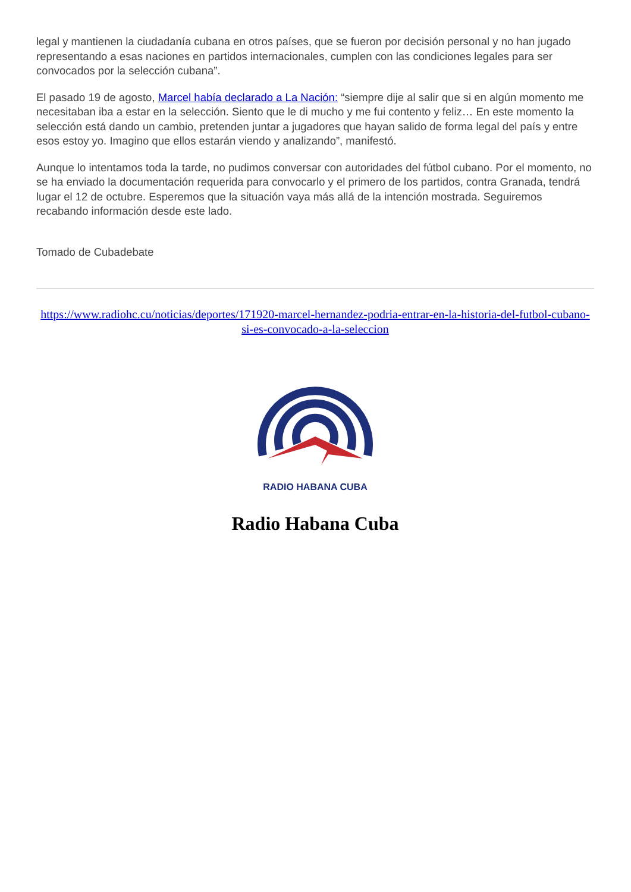legal y mantienen la ciudadanía cubana en otros países, que se fueron por decisión personal y no han jugado representando a esas naciones en partidos internacionales, cumplen con las condiciones legales para ser convocados por la selección cubana”.
El pasado 19 de agosto, Marcel había declarado a La Nación: “siempre dije al salir que si en algún momento me necesitaban iba a estar en la selección. Siento que le di mucho y me fui contento y feliz… En este momento la selección está dando un cambio, pretenden juntar a jugadores que hayan salido de forma legal del país y entre esos estoy yo. Imagino que ellos estarán viendo y analizando”, manifestó.
Aunque lo intentamos toda la tarde, no pudimos conversar con autoridades del fútbol cubano. Por el momento, no se ha enviado la documentación requerida para convocarlo y el primero de los partidos, contra Granada, tendrá lugar el 12 de octubre. Esperemos que la situación vaya más allá de la intención mostrada. Seguiremos recabando información desde este lado.
Tomado de Cubadebate
https://www.radiohc.cu/noticias/deportes/171920-marcel-hernandez-podria-entrar-en-la-historia-del-futbol-cubano-si-es-convocado-a-la-seleccion
RADIO HABANA CUBA
Radio Habana Cuba